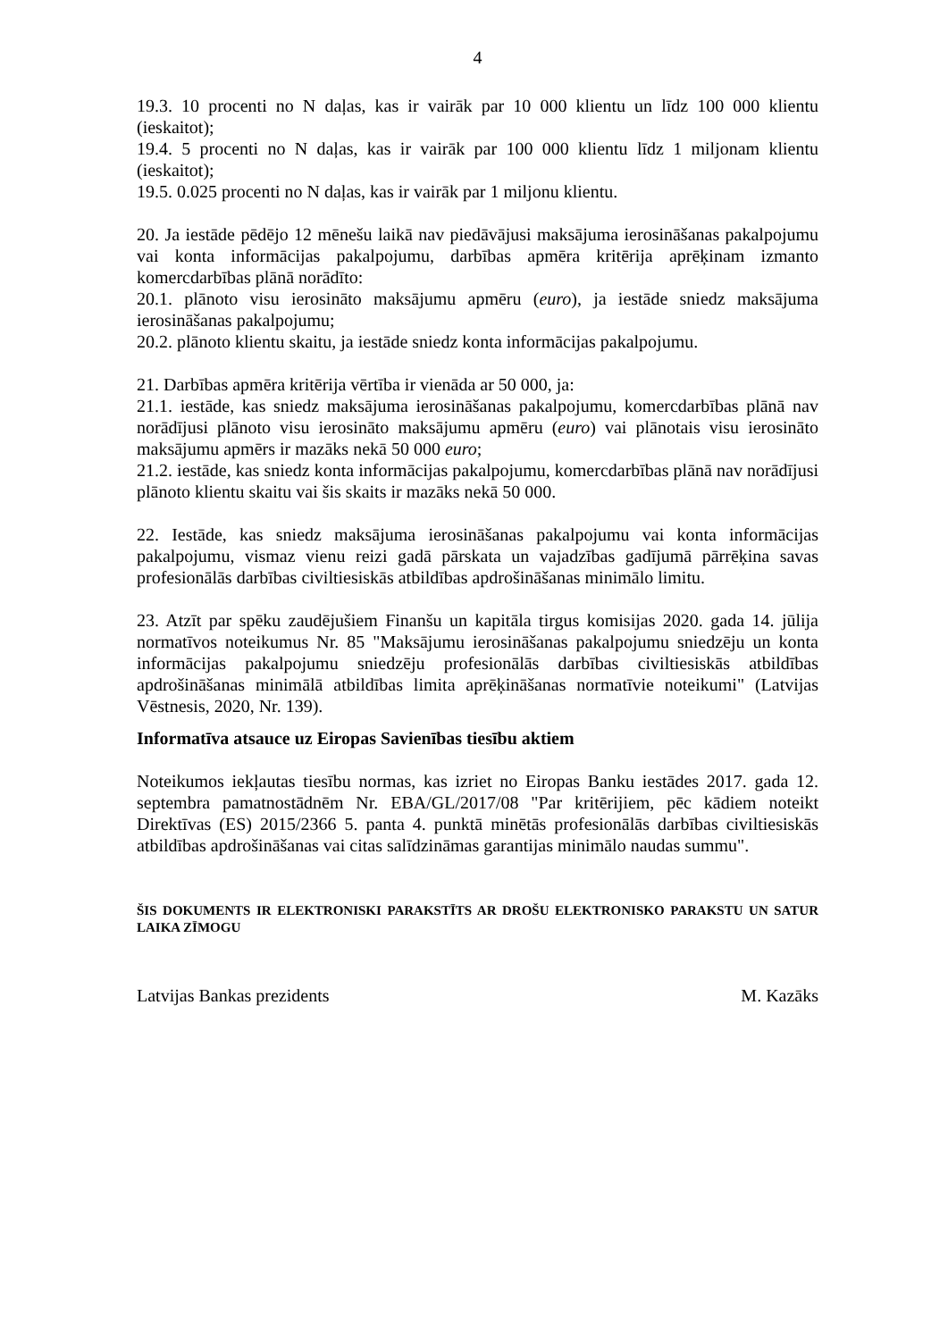4
19.3. 10 procenti no N daļas, kas ir vairāk par 10 000 klientu un līdz 100 000 klientu (ieskaitot);
19.4. 5 procenti no N daļas, kas ir vairāk par 100 000 klientu līdz 1 miljonam klientu (ieskaitot);
19.5. 0.025 procenti no N daļas, kas ir vairāk par 1 miljonu klientu.
20. Ja iestāde pēdējo 12 mēnešu laikā nav piedāvājusi maksājuma ierosināšanas pakalpojumu vai konta informācijas pakalpojumu, darbības apmēra kritērija aprēķinam izmanto komercdarbības plānā norādīto:
20.1. plānoto visu ierosināto maksājumu apmēru (euro), ja iestāde sniedz maksājuma ierosināšanas pakalpojumu;
20.2. plānoto klientu skaitu, ja iestāde sniedz konta informācijas pakalpojumu.
21. Darbības apmēra kritērija vērtība ir vienāda ar 50 000, ja:
21.1. iestāde, kas sniedz maksājuma ierosināšanas pakalpojumu, komercdarbības plānā nav norādījusi plānoto visu ierosināto maksājumu apmēru (euro) vai plānotais visu ierosināto maksājumu apmērs ir mazāks nekā 50 000 euro;
21.2. iestāde, kas sniedz konta informācijas pakalpojumu, komercdarbības plānā nav norādījusi plānoto klientu skaitu vai šis skaits ir mazāks nekā 50 000.
22. Iestāde, kas sniedz maksājuma ierosināšanas pakalpojumu vai konta informācijas pakalpojumu, vismaz vienu reizi gadā pārskata un vajadzības gadījumā pārrēķina savas profesionālās darbības civiltiesiskās atbildības apdrošināšanas minimālo limitu.
23. Atzīt par spēku zaudējušiem Finanšu un kapitāla tirgus komisijas 2020. gada 14. jūlija normatīvos noteikumus Nr. 85 "Maksājumu ierosināšanas pakalpojumu sniedzēju un konta informācijas pakalpojumu sniedzēju profesionālās darbības civiltiesiskās atbildības apdrošināšanas minimālā atbildības limita aprēķināšanas normatīvie noteikumi" (Latvijas Vēstnesis, 2020, Nr. 139).
Informatīva atsauce uz Eiropas Savienības tiesību aktiem
Noteikumos iekļautas tiesību normas, kas izriet no Eiropas Banku iestādes 2017. gada 12. septembra pamatnostādnēm Nr. EBA/GL/2017/08 "Par kritērijiem, pēc kādiem noteikt Direktīvas (ES) 2015/2366 5. panta 4. punktā minētās profesionālās darbības civiltiesiskās atbildības apdrošināšanas vai citas salīdzināmas garantijas minimālo naudas summu".
ŠIS DOKUMENTS IR ELEKTRONISKI PARAKSTĪTS AR DROŠU ELEKTRONISKO PARAKSTU UN SATUR LAIKA ZĪMOGU
Latvijas Bankas prezidents M. Kazāks